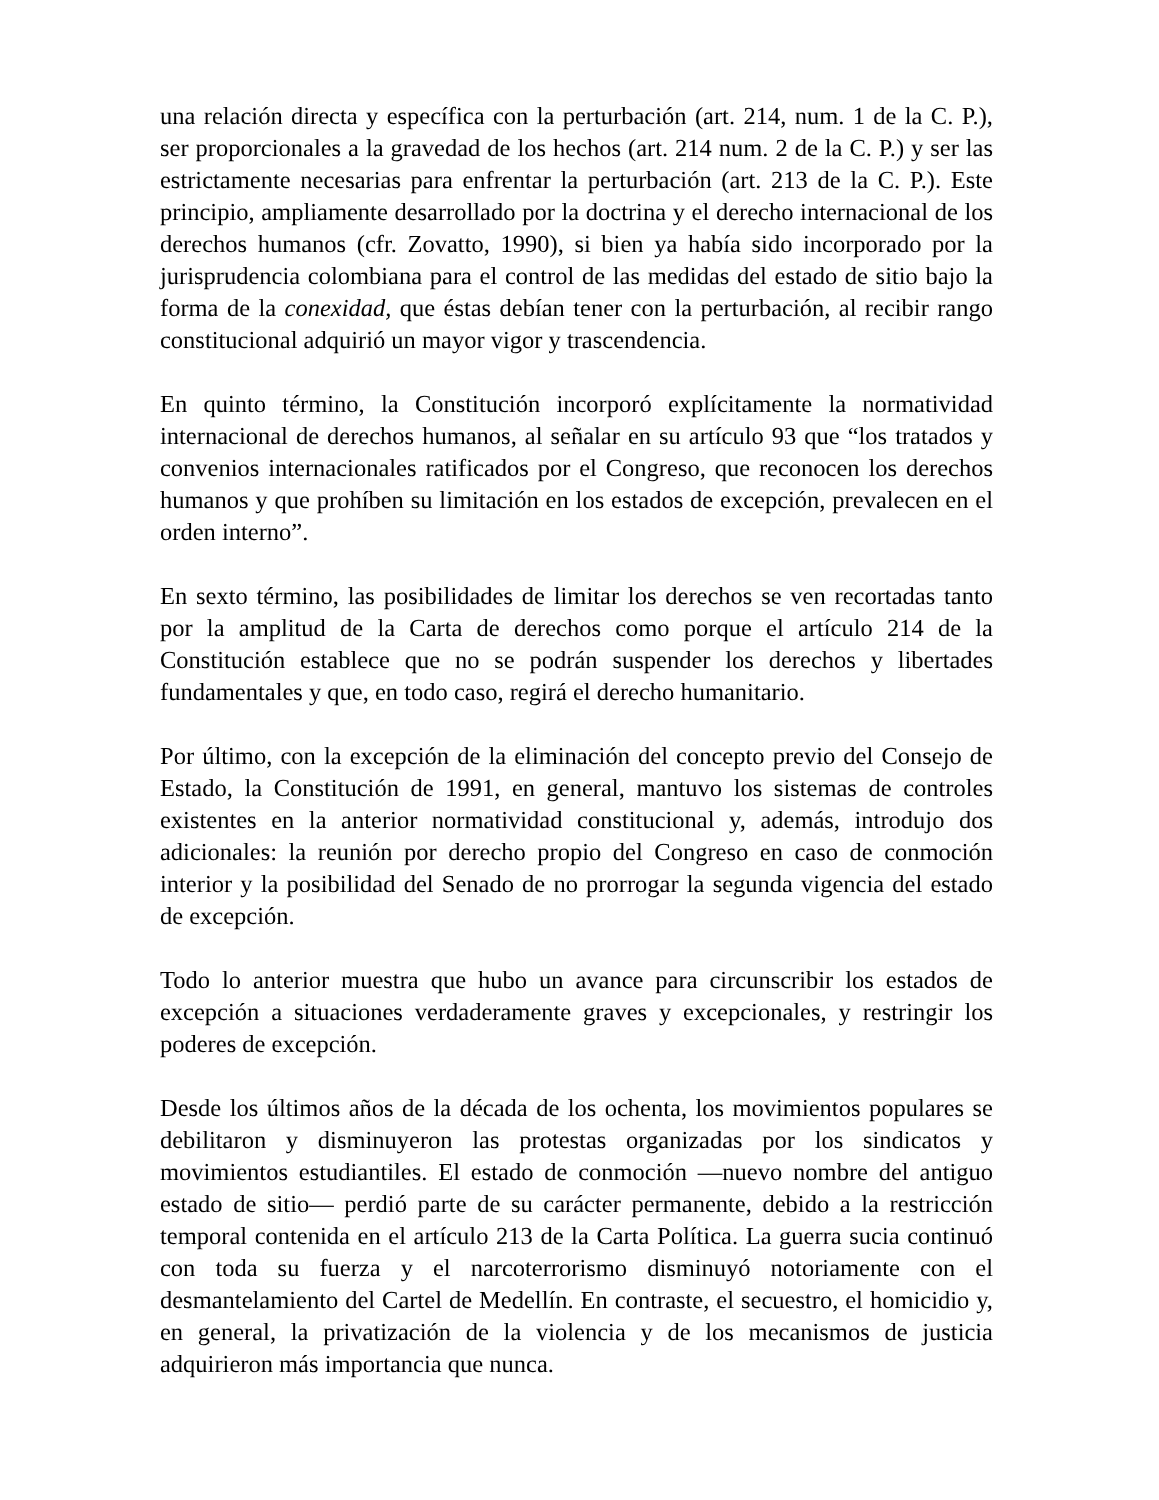una relación directa y específica con la perturbación (art. 214, num. 1 de la C. P.), ser proporcionales a la gravedad de los hechos (art. 214 num. 2 de la C. P.) y ser las estrictamente necesarias para enfrentar la perturbación (art. 213 de la C. P.). Este principio, ampliamente desarrollado por la doctrina y el derecho internacional de los derechos humanos (cfr. Zovatto, 1990), si bien ya había sido incorporado por la jurisprudencia colombiana para el control de las medidas del estado de sitio bajo la forma de la conexidad, que éstas debían tener con la perturbación, al recibir rango constitucional adquirió un mayor vigor y trascendencia.
En quinto término, la Constitución incorporó explícitamente la normatividad internacional de derechos humanos, al señalar en su artículo 93 que “los tratados y convenios internacionales ratificados por el Congreso, que reconocen los derechos humanos y que prohíben su limitación en los estados de excepción, prevalecen en el orden interno”.
En sexto término, las posibilidades de limitar los derechos se ven recortadas tanto por la amplitud de la Carta de derechos como porque el artículo 214 de la Constitución establece que no se podrán suspender los derechos y libertades fundamentales y que, en todo caso, regirá el derecho humanitario.
Por último, con la excepción de la eliminación del concepto previo del Consejo de Estado, la Constitución de 1991, en general, mantuvo los sistemas de controles existentes en la anterior normatividad constitucional y, además, introdujo dos adicionales: la reunión por derecho propio del Congreso en caso de conmoción interior y la posibilidad del Senado de no prorrogar la segunda vigencia del estado de excepción.
Todo lo anterior muestra que hubo un avance para circunscribir los estados de excepción a situaciones verdaderamente graves y excepcionales, y restringir los poderes de excepción.
Desde los últimos años de la década de los ochenta, los movimientos populares se debilitaron y disminuyeron las protestas organizadas por los sindicatos y movimientos estudiantiles. El estado de conmoción —nuevo nombre del antiguo estado de sitio— perdió parte de su carácter permanente, debido a la restricción temporal contenida en el artículo 213 de la Carta Política. La guerra sucia continuó con toda su fuerza y el narcoterrorismo disminuyó notoriamente con el desmantelamiento del Cartel de Medellín. En contraste, el secuestro, el homicidio y, en general, la privatización de la violencia y de los mecanismos de justicia adquirieron más importancia que nunca.